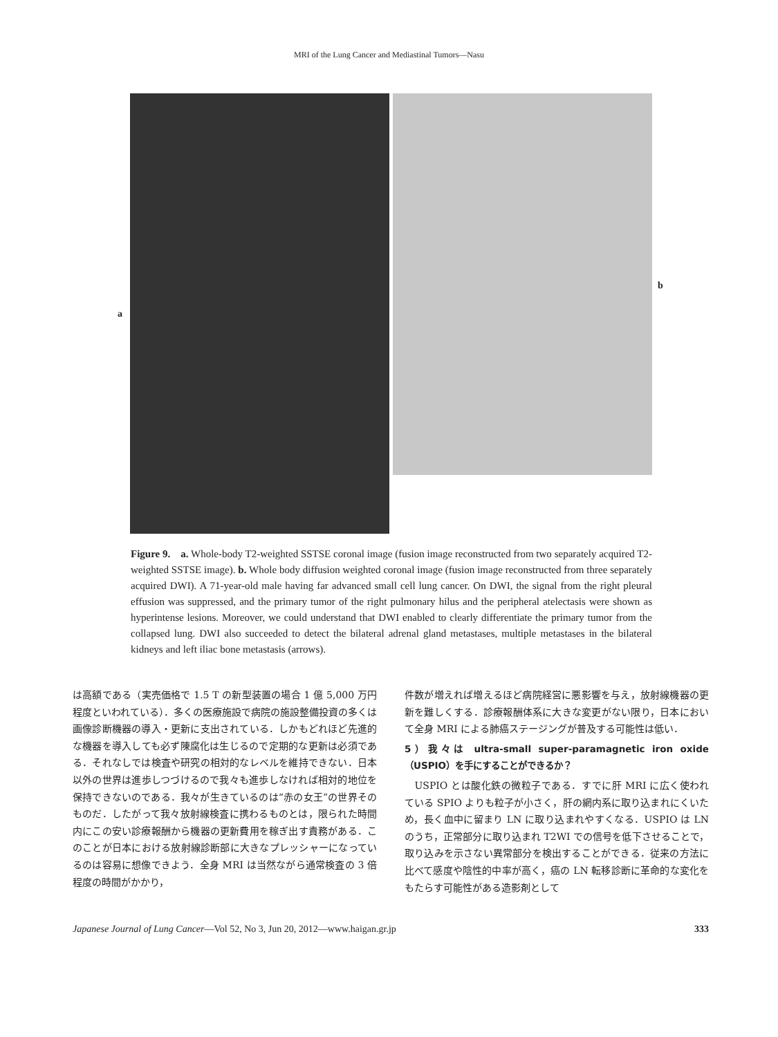MRI of the Lung Cancer and Mediastinal Tumors—Nasu
a
b
Figure 9.　a. Whole-body T2-weighted SSTSE coronal image (fusion image reconstructed from two separately acquired T2-weighted SSTSE image). b. Whole body diffusion weighted coronal image (fusion image reconstructed from three separately acquired DWI). A 71-year-old male having far advanced small cell lung cancer. On DWI, the signal from the right pleural effusion was suppressed, and the primary tumor of the right pulmonary hilus and the peripheral atelectasis were shown as hyperintense lesions. Moreover, we could understand that DWI enabled to clearly differentiate the primary tumor from the collapsed lung. DWI also succeeded to detect the bilateral adrenal gland metastases, multiple metastases in the bilateral kidneys and left iliac bone metastasis (arrows).
は高額である（実売価格で 1.5 T の新型装置の場合 1 億 5,000 万円程度といわれている）．多くの医療施設で病院の施設整備投資の多くは画像診断機器の導入・更新に支出されている．しかもどれほど先進的な機器を導入しても必ず陳腐化は生じるので定期的な更新は必須である．それなしでは検査や研究の相対的なレベルを維持できない．日本以外の世界は進歩しつづけるので我々も進歩しなければ相対的地位を保持できないのである．我々が生きているのは“赤の女王”の世界そのものだ．したがって我々放射線検査に携わるものとは，限られた時間内にこの安い診療報酬から機器の更新費用を稼ぎ出す責務がある．このことが日本における放射線診断部に大きなプレッシャーになっているのは容易に想像できよう．全身 MRI は当然ながら通常検査の 3 倍程度の時間がかかり，
件数が増えれば増えるほど病院経営に悪影響を与え，放射線機器の更新を難しくする．診療報酬体系に大きな変更がない限り，日本において全身 MRI による肺癌ステージングが普及する可能性は低い．
5）我々は ultra-small super-paramagnetic iron oxide（USPIO）を手にすることができるか？
　USPIO とは酸化鉄の微粒子である．すでに肝 MRI に広く使われている SPIO よりも粒子が小さく，肝の網内系に取り込まれにくいため，長く血中に留まり LN に取り込まれやすくなる．USPIO は LN のうち，正常部分に取り込まれ T2WI での信号を低下させることで，取り込みを示さない異常部分を検出することができる．従来の方法に比べて感度や陰性的中率が高く，癌の LN 転移診断に革命的な変化をもたらす可能性がある造影剤として
Japanese Journal of Lung Cancer—Vol 52, No 3, Jun 20, 2012—www.haigan.gr.jp 333